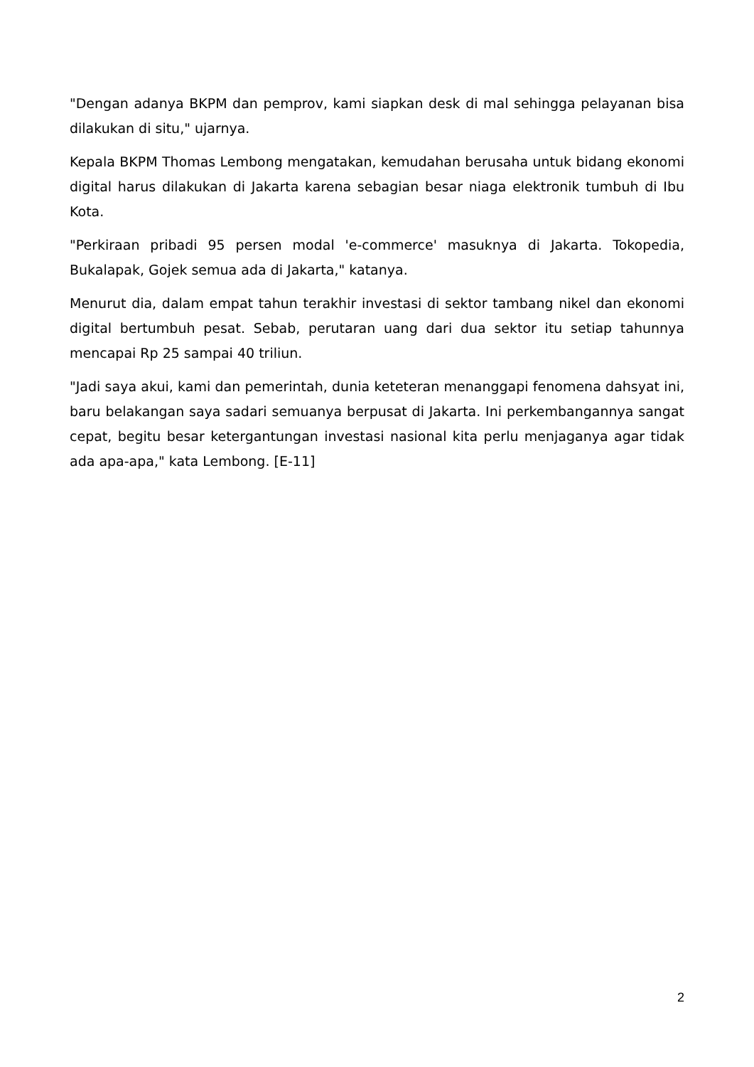"Dengan adanya BKPM dan pemprov, kami siapkan desk di mal sehingga pelayanan bisa dilakukan di situ," ujarnya.
Kepala BKPM Thomas Lembong mengatakan, kemudahan berusaha untuk bidang ekonomi digital harus dilakukan di Jakarta karena sebagian besar niaga elektronik tumbuh di Ibu Kota.
"Perkiraan pribadi 95 persen modal 'e-commerce' masuknya di Jakarta. Tokopedia, Bukalapak, Gojek semua ada di Jakarta," katanya.
Menurut dia, dalam empat tahun terakhir investasi di sektor tambang nikel dan ekonomi digital bertumbuh pesat. Sebab, perutaran uang dari dua sektor itu setiap tahunnya mencapai Rp 25 sampai 40 triliun.
"Jadi saya akui, kami dan pemerintah, dunia keteteran menanggapi fenomena dahsyat ini, baru belakangan saya sadari semuanya berpusat di Jakarta. Ini perkembangannya sangat cepat, begitu besar ketergantungan investasi nasional kita perlu menjaganya agar tidak ada apa-apa," kata Lembong. [E-11]
2